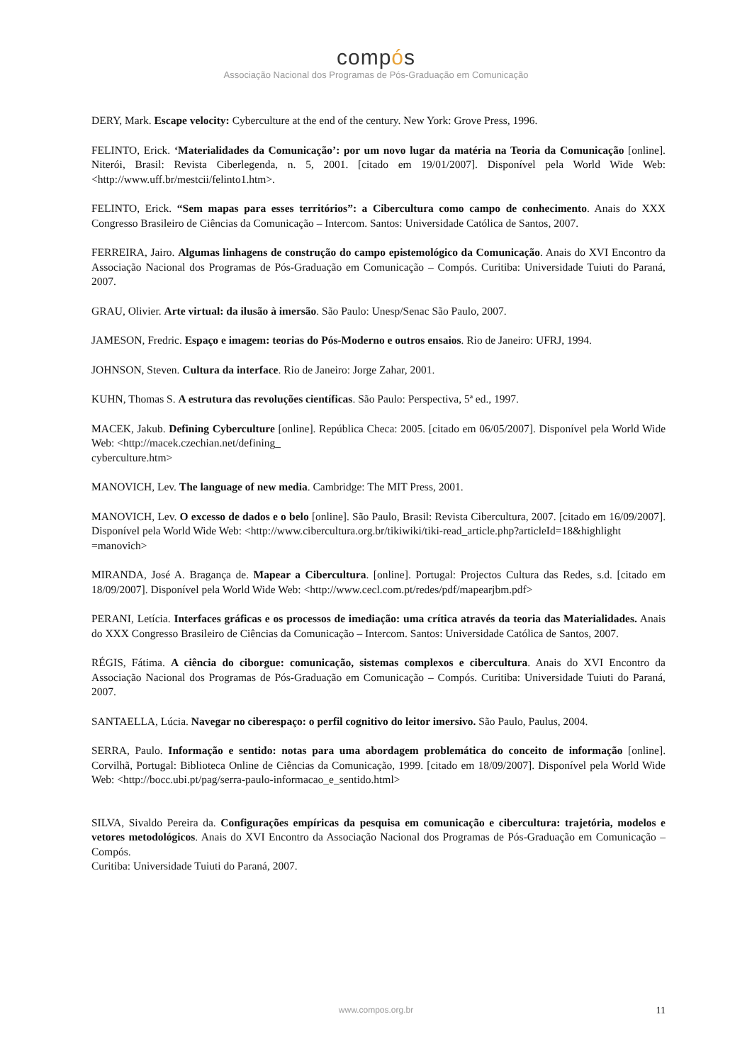compós
Associação Nacional dos Programas de Pós-Graduação em Comunicação
DERY, Mark. Escape velocity: Cyberculture at the end of the century. New York: Grove Press, 1996.
FELINTO, Erick. ‘Materialidades da Comunicação’: por um novo lugar da matéria na Teoria da Comunicação [online]. Niterói, Brasil: Revista Ciberlegenda, n. 5, 2001. [citado em 19/01/2007]. Disponível pela World Wide Web: <http://www.uff.br/mestcii/felinto1.htm>.
FELINTO, Erick. “Sem mapas para esses territórios”: a Cibercultura como campo de conhecimento. Anais do XXX Congresso Brasileiro de Ciências da Comunicação – Intercom. Santos: Universidade Católica de Santos, 2007.
FERREIRA, Jairo. Algumas linhagens de construção do campo epistemológico da Comunicação. Anais do XVI Encontro da Associação Nacional dos Programas de Pós-Graduação em Comunicação – Compós. Curitiba: Universidade Tuiuti do Paraná, 2007.
GRAU, Olivier. Arte virtual: da ilusão à imersão. São Paulo: Unesp/Senac São Paulo, 2007.
JAMESON, Fredric. Espaço e imagem: teorias do Pós-Moderno e outros ensaios. Rio de Janeiro: UFRJ, 1994.
JOHNSON, Steven. Cultura da interface. Rio de Janeiro: Jorge Zahar, 2001.
KUHN, Thomas S. A estrutura das revoluções científicas. São Paulo: Perspectiva, 5ª ed., 1997.
MACEK, Jakub. Defining Cyberculture [online]. República Checa: 2005. [citado em 06/05/2007]. Disponível pela World Wide Web: <http://macek.czechian.net/defining_
cyberculture.htm>
MANOVICH, Lev. The language of new media. Cambridge: The MIT Press, 2001.
MANOVICH, Lev. O excesso de dados e o belo [online]. São Paulo, Brasil: Revista Cibercultura, 2007. [citado em 16/09/2007]. Disponível pela World Wide Web: <http://www.cibercultura.org.br/tikiwiki/tiki-read_article.php?articleId=18&highlight
=manovich>
MIRANDA, José A. Bragança de. Mapear a Cibercultura. [online]. Portugal: Projectos Cultura das Redes, s.d. [citado em 18/09/2007]. Disponível pela World Wide Web: <http://www.cecl.com.pt/redes/pdf/mapearjbm.pdf>
PERANI, Letícia. Interfaces gráficas e os processos de imediação: uma crítica através da teoria das Materialidades. Anais do XXX Congresso Brasileiro de Ciências da Comunicação – Intercom. Santos: Universidade Católica de Santos, 2007.
RÉGIS, Fátima. A ciência do ciborgue: comunicação, sistemas complexos e cibercultura. Anais do XVI Encontro da Associação Nacional dos Programas de Pós-Graduação em Comunicação – Compós. Curitiba: Universidade Tuiuti do Paraná, 2007.
SANTAELLA, Lúcia. Navegar no ciberespaço: o perfil cognitivo do leitor imersivo. São Paulo, Paulus, 2004.
SERRA, Paulo. Informação e sentido: notas para uma abordagem problemática do conceito de informação [online]. Corvilhã, Portugal: Biblioteca Online de Ciências da Comunicação, 1999. [citado em 18/09/2007]. Disponível pela World Wide Web: <http://bocc.ubi.pt/pag/serra-paulo-informacao_e_sentido.html>
SILVA, Sivaldo Pereira da. Configurações empíricas da pesquisa em comunicação e cibercultura: trajetória, modelos e vetores metodológicos. Anais do XVI Encontro da Associação Nacional dos Programas de Pós-Graduação em Comunicação – Compós.
Curitiba: Universidade Tuiuti do Paraná, 2007.
www.compos.org.br 11